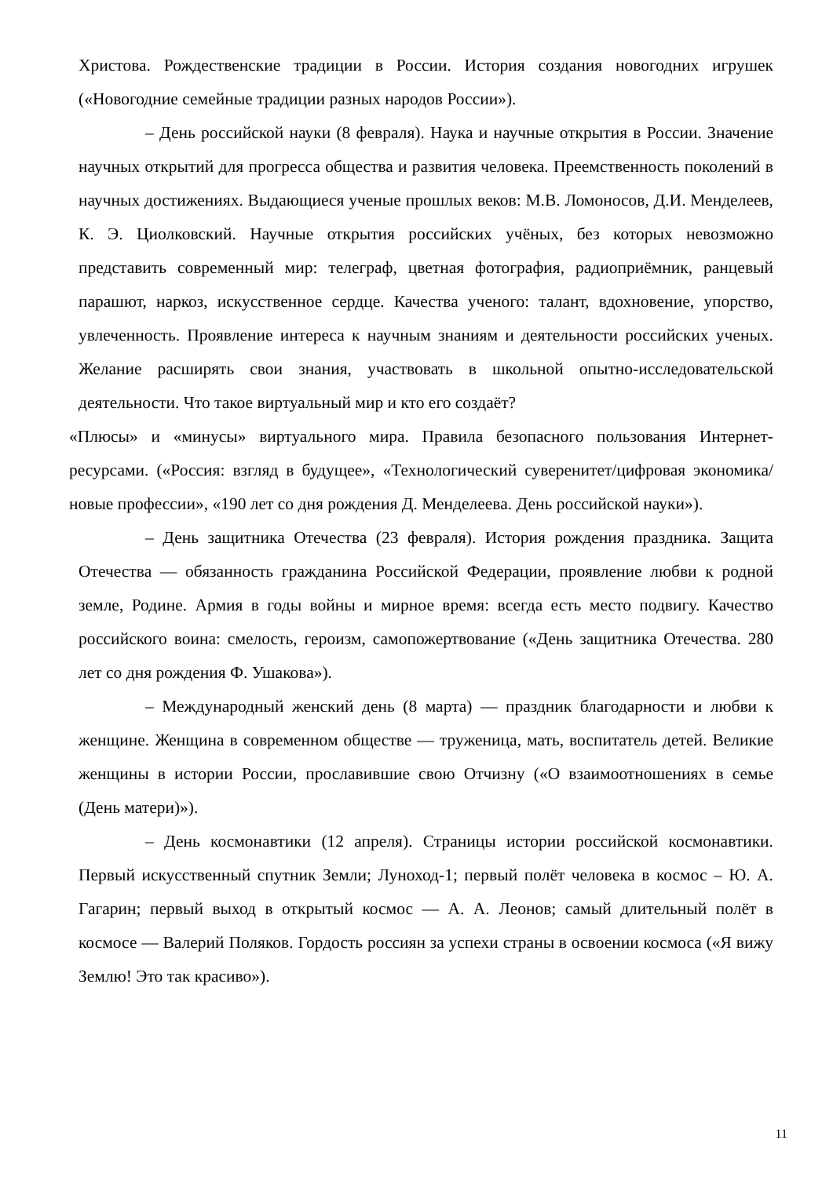Христова. Рождественские традиции в России. История создания новогодних игрушек («Новогодние семейные традиции разных народов России»).
– День российской науки (8 февраля). Наука и научные открытия в России. Значение научных открытий для прогресса общества и развития человека. Преемственность поколений в научных достижениях. Выдающиеся ученые прошлых веков: М.В. Ломоносов, Д.И. Менделеев, К. Э. Циолковский. Научные открытия российских учёных, без которых невозможно представить современный мир: телеграф, цветная фотография, радиоприёмник, ранцевый парашют, наркоз, искусственное сердце. Качества ученого: талант, вдохновение, упорство, увлеченность. Проявление интереса к научным знаниям и деятельности российских ученых. Желание расширять свои знания, участвовать в школьной опытно-исследовательской деятельности. Что такое виртуальный мир и кто его создаёт?
«Плюсы» и «минусы» виртуального мира. Правила безопасного пользования Интернет-ресурсами. («Россия: взгляд в будущее», «Технологический суверенитет/цифровая экономика/новые профессии», «190 лет со дня рождения Д. Менделеева. День российской науки»).
– День защитника Отечества (23 февраля). История рождения праздника. Защита Отечества — обязанность гражданина Российской Федерации, проявление любви к родной земле, Родине. Армия в годы войны и мирное время: всегда есть место подвигу. Качество российского воина: смелость, героизм, самопожертвование («День защитника Отечества. 280 лет со дня рождения Ф. Ушакова»).
– Международный женский день (8 марта) — праздник благодарности и любви к женщине. Женщина в современном обществе — труженица, мать, воспитатель детей. Великие женщины в истории России, прославившие свою Отчизну («О взаимоотношениях в семье (День матери)»).
– День космонавтики (12 апреля). Страницы истории российской космонавтики. Первый искусственный спутник Земли; Луноход-1; первый полёт человека в космос – Ю. А. Гагарин; первый выход в открытый космос — А. А. Леонов; самый длительный полёт в космосе — Валерий Поляков. Гордость россиян за успехи страны в освоении космоса («Я вижу Землю! Это так красиво»).
11